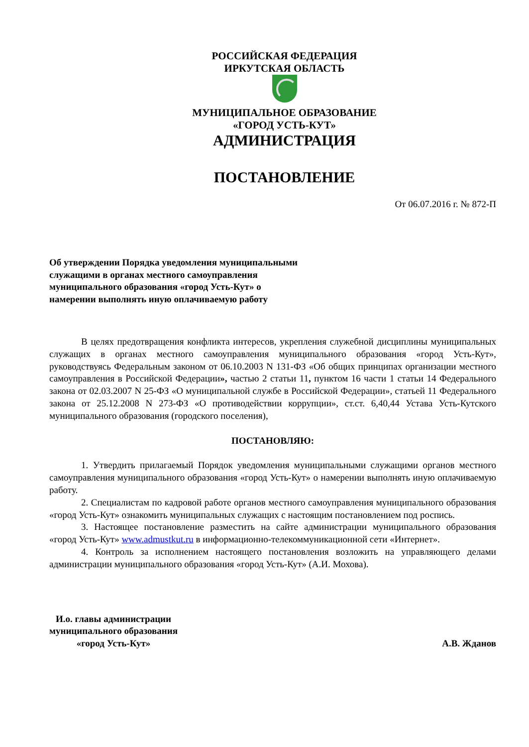РОССИЙСКАЯ ФЕДЕРАЦИЯ
ИРКУТСКАЯ ОБЛАСТЬ
МУНИЦИПАЛЬНОЕ ОБРАЗОВАНИЕ
«ГОРОД УСТЬ-КУТ»
АДМИНИСТРАЦИЯ
ПОСТАНОВЛЕНИЕ
От 06.07.2016 г. № 872-П
Об утверждении Порядка уведомления муниципальными служащими в органах местного самоуправления муниципального образования «город Усть-Кут» о намерении выполнять иную оплачиваемую работу
В целях предотвращения конфликта интересов, укрепления служебной дисциплины муниципальных служащих в органах местного самоуправления муниципального образования «город Усть-Кут», руководствуясь Федеральным законом от 06.10.2003 N 131-ФЗ «Об общих принципах организации местного самоуправления в Российской Федерации», частью 2 статьи 11, пунктом 16 части 1 статьи 14 Федерального закона от 02.03.2007 N 25-ФЗ «О муниципальной службе в Российской Федерации», статьей 11 Федерального закона от 25.12.2008 N 273-ФЗ «О противодействии коррупции», ст.ст. 6,40,44 Устава Усть-Кутского муниципального образования (городского поселения),
ПОСТАНОВЛЯЮ:
1. Утвердить прилагаемый Порядок уведомления муниципальными служащими органов местного самоуправления муниципального образования «город Усть-Кут» о намерении выполнять иную оплачиваемую работу.
2. Специалистам по кадровой работе органов местного самоуправления муниципального образования «город Усть-Кут» ознакомить муниципальных служащих с настоящим постановлением под роспись.
3. Настоящее постановление разместить на сайте администрации муниципального образования «город Усть-Кут» www.admustkut.ru в информационно-телекоммуникационной сети «Интернет».
4. Контроль за исполнением настоящего постановления возложить на управляющего делами администрации муниципального образования «город Усть-Кут» (А.И. Мохова).
И.о. главы администрации
муниципального образования
«город Усть-Кут»
А.В. Жданов